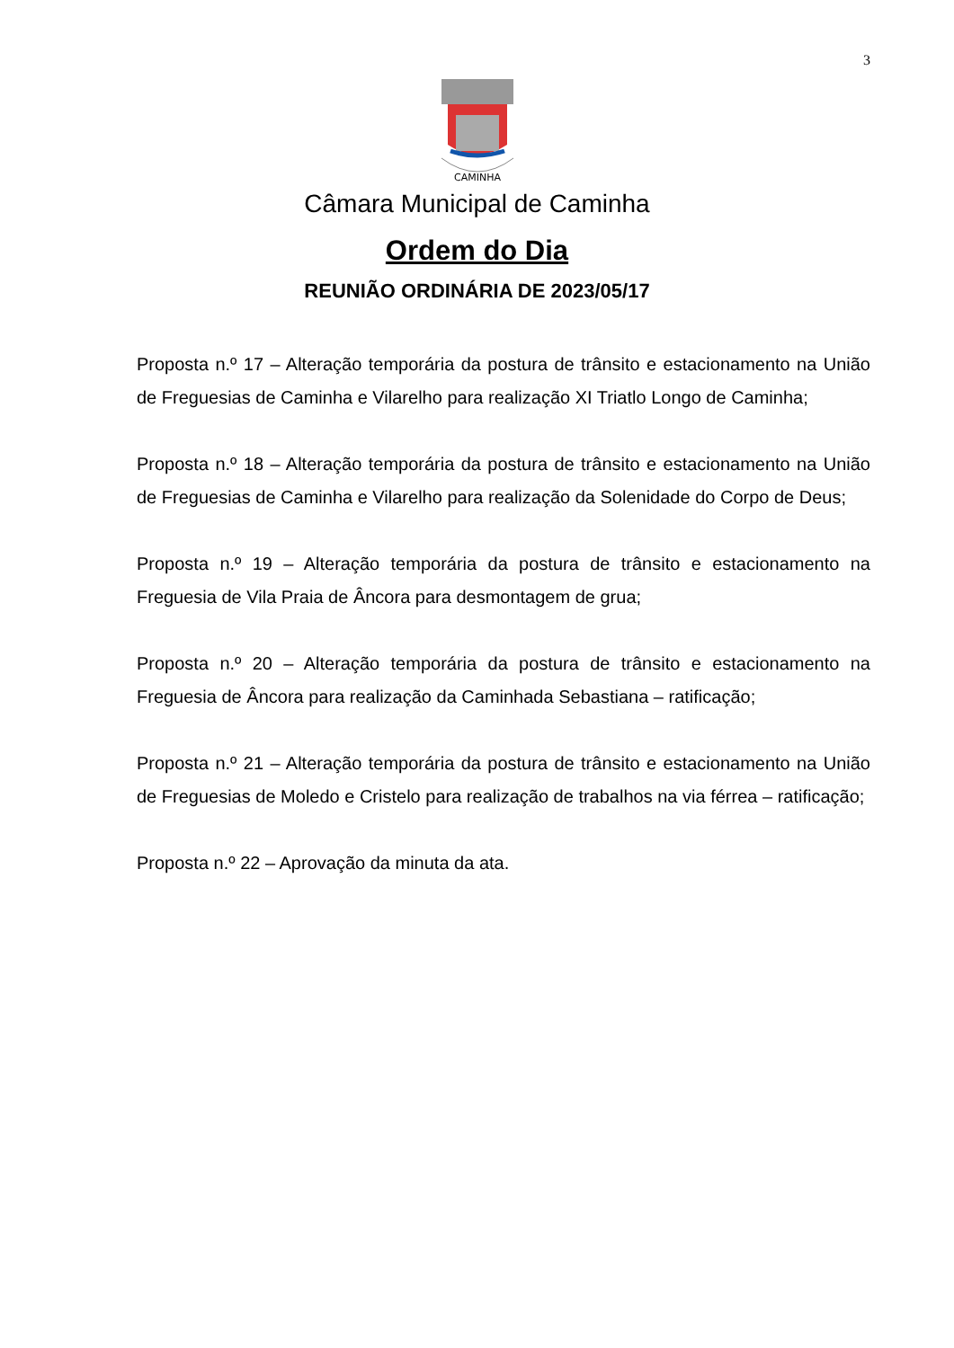3
CAMINHA
Câmara Municipal de Caminha
Ordem do Dia
REUNIÃO ORDINÁRIA DE 2023/05/17
Proposta n.º 17 – Alteração temporária da postura de trânsito e estacionamento na União de Freguesias de Caminha e Vilarelho para realização XI Triatlo Longo de Caminha;
Proposta n.º 18 – Alteração temporária da postura de trânsito e estacionamento na União de Freguesias de Caminha e Vilarelho para realização da Solenidade do Corpo de Deus;
Proposta n.º 19 – Alteração temporária da postura de trânsito e estacionamento na Freguesia de Vila Praia de Âncora para desmontagem de grua;
Proposta n.º 20 – Alteração temporária da postura de trânsito e estacionamento na Freguesia de Âncora para realização da Caminhada Sebastiana – ratificação;
Proposta n.º 21 – Alteração temporária da postura de trânsito e estacionamento na União de Freguesias de Moledo e Cristelo para realização de trabalhos na via férrea – ratificação;
Proposta n.º 22 – Aprovação da minuta da ata.